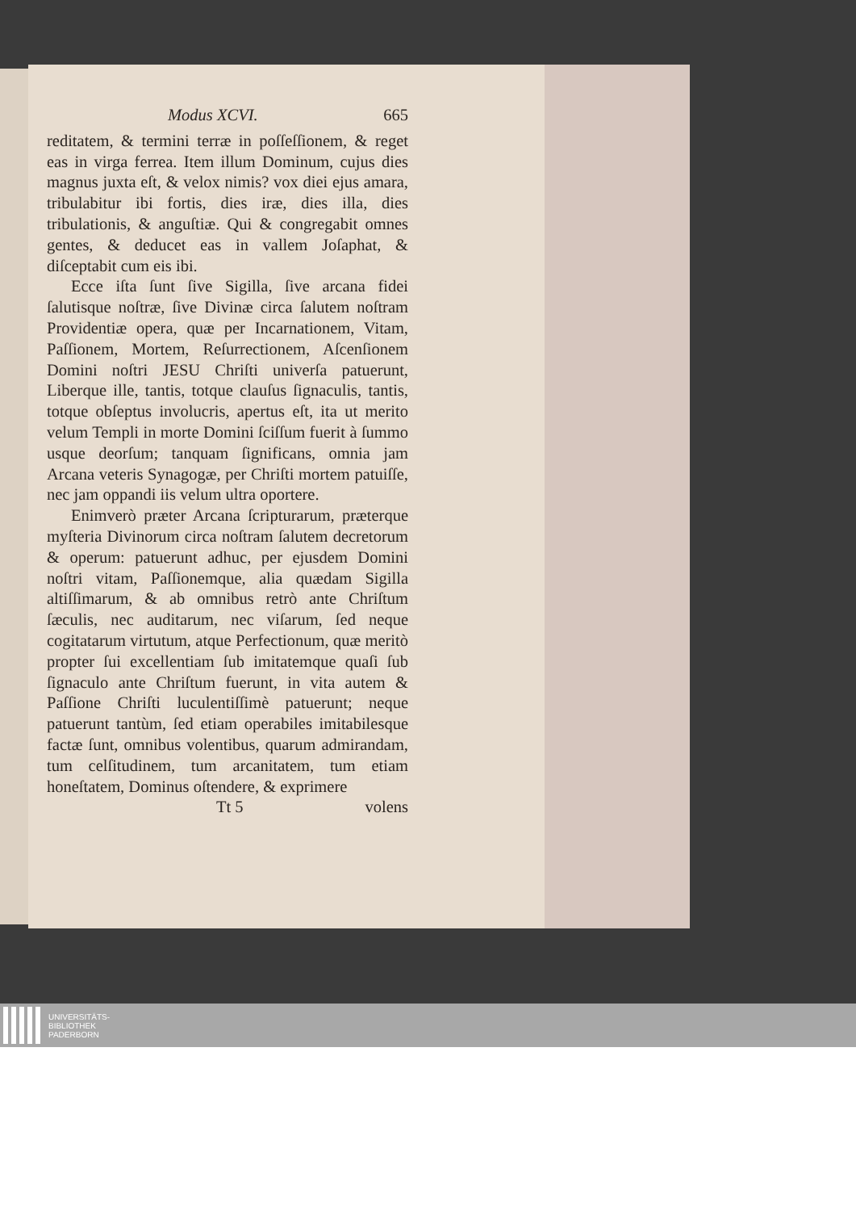Modus XCVI. 665
reditatem, & termini terræ in poſſeſſionem, & reget eas in virga ferrea. Item illum Dominum, cujus dies magnus juxta eſt, & velox nimis? vox diei ejus amara, tribulabitur ibi fortis, dies iræ, dies illa, dies tribulationis, & anguſtiæ. Qui & congregabit omnes gentes, & deducet eas in vallem Joſaphat, & diſceptabit cum eis ibi.
Ecce iſta ſunt ſive Sigilla, ſive arcana fidei ſalutisque noſtræ, ſive Divinæ circa ſalutem noſtram Providentiæ opera, quæ per Incarnationem, Vitam, Paſſionem, Mortem, Reſurrectionem, Aſcenſionem Domini noſtri JESU Chriſti univerſa patuerunt, Liberque ille, tantis, totque clauſus ſignaculis, tantis, totque obſeptus involucris, apertus eſt, ita ut merito velum Templi in morte Domini ſciſſum fuerit à ſummo usque deorſum; tanquam ſignificans, omnia jam Arcana veteris Synagogæ, per Chriſti mortem patuiſſe, nec jam oppandi iis velum ultra oportere.
Enimverò præter Arcana ſcripturarum, præterque myſteria Divinorum circa noſtram ſalutem decretorum & operum: patuerunt adhuc, per ejusdem Domini noſtri vitam, Paſſionemque, alia quædam Sigilla altiſſimarum, & ab omnibus retrò ante Chriſtum ſæculis, nec auditarum, nec viſarum, ſed neque cogitatarum virtutum, atque Perfectionum, quæ meritò propter ſui excellentiam ſub imitatemque quaſi ſub ſignaculo ante Chriſtum fuerunt, in vita autem & Paſſione Chriſti luculentiſſimè patuerunt; neque patuerunt tantùm, ſed etiam operabiles imitabilesque factæ ſunt, omnibus volentibus, quarum admirandam, tum celſitudinem, tum arcanitatem, tum etiam honeſtatem, Dominus oſtendere, & exprimere
Tt 5 volens
UNIVERSITÄTS-
BIBLIOTHEK
PADERBORN